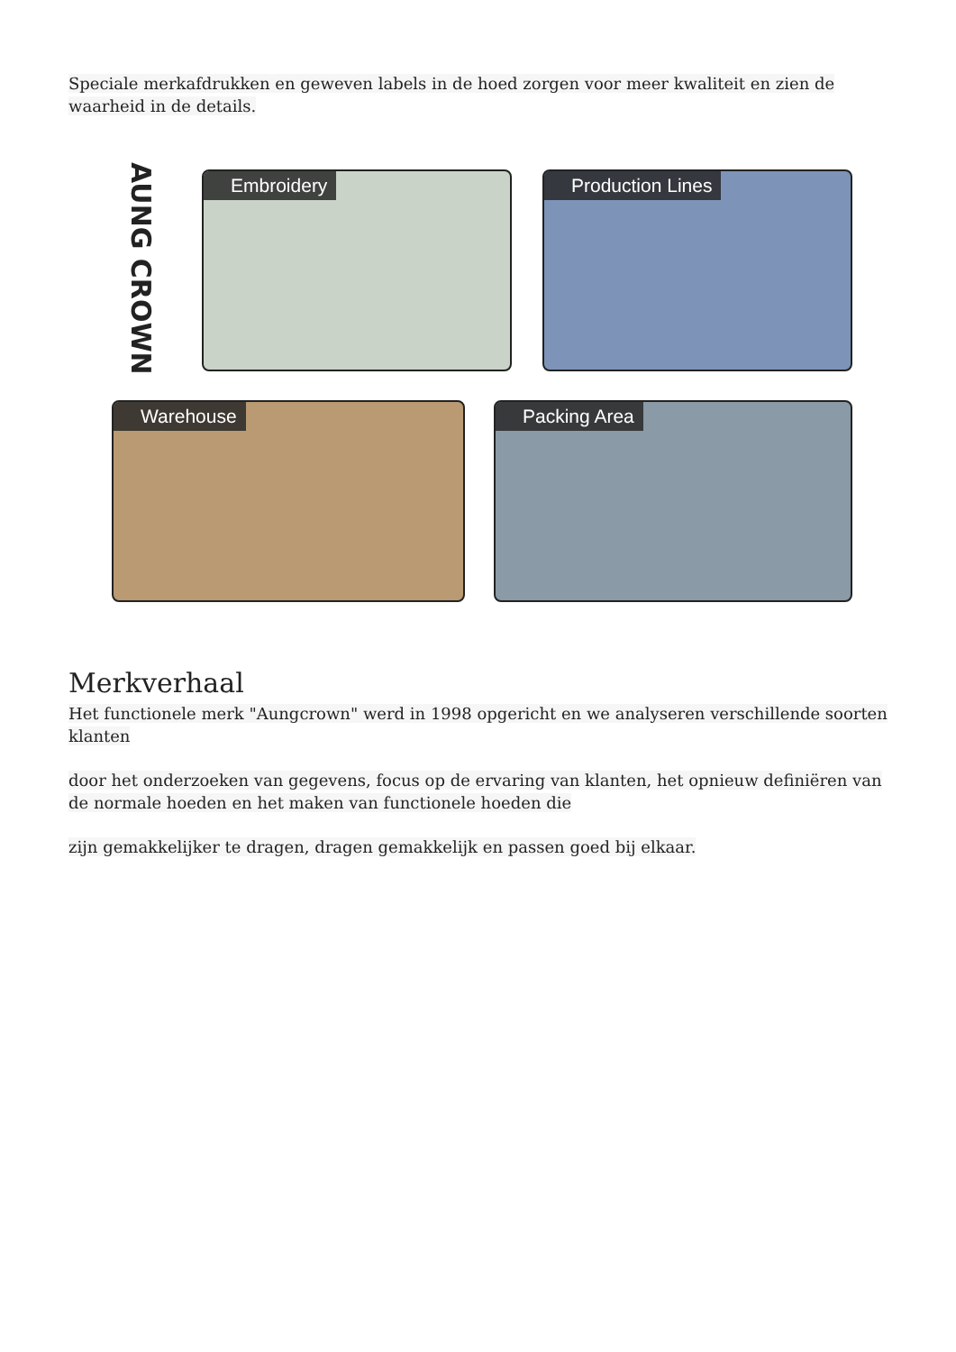Speciale merkafdrukken en geweven labels in de hoed zorgen voor meer kwaliteit en zien de waarheid in de details.
AUNG CROWN
Embroidery Production Lines
Warehouse Packing Area
Merkverhaal
Het functionele merk "Aungcrown" werd in 1998 opgericht en we analyseren verschillende soorten klanten
door het onderzoeken van gegevens, focus op de ervaring van klanten, het opnieuw definiëren van de normale hoeden en het maken van functionele hoeden die
zijn gemakkelijker te dragen, dragen gemakkelijk en passen goed bij elkaar.